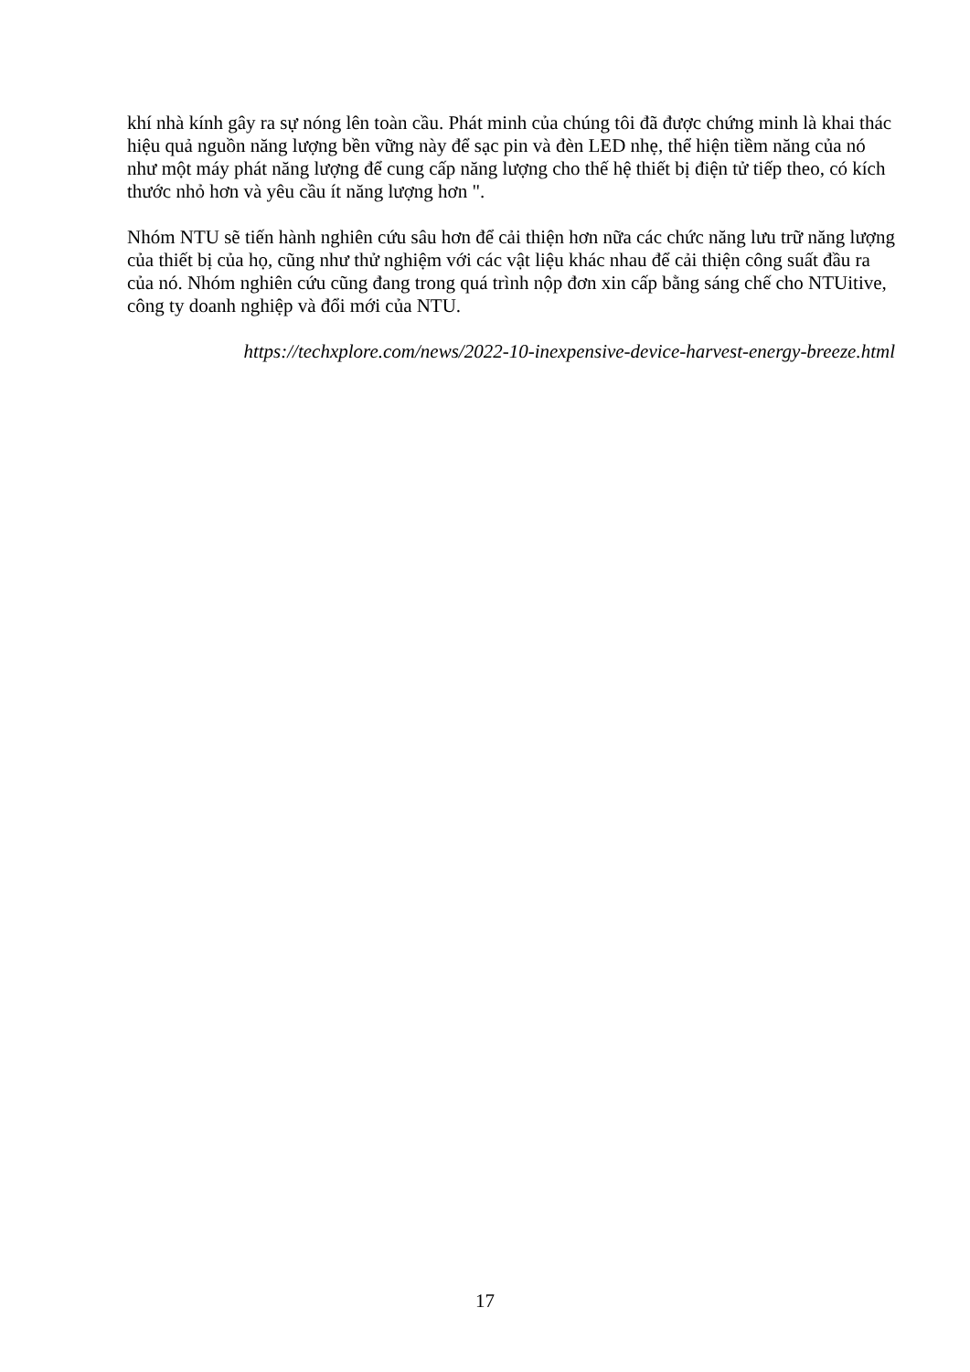khí nhà kính gây ra sự nóng lên toàn cầu. Phát minh của chúng tôi đã được chứng minh là khai thác hiệu quả nguồn năng lượng bền vững này để sạc pin và đèn LED nhẹ, thể hiện tiềm năng của nó như một máy phát năng lượng để cung cấp năng lượng cho thế hệ thiết bị điện tử tiếp theo, có kích thước nhỏ hơn và yêu cầu ít năng lượng hơn ".
Nhóm NTU sẽ tiến hành nghiên cứu sâu hơn để cải thiện hơn nữa các chức năng lưu trữ năng lượng của thiết bị của họ, cũng như thử nghiệm với các vật liệu khác nhau để cải thiện công suất đầu ra của nó. Nhóm nghiên cứu cũng đang trong quá trình nộp đơn xin cấp bằng sáng chế cho NTUitive, công ty doanh nghiệp và đổi mới của NTU.
https://techxplore.com/news/2022-10-inexpensive-device-harvest-energy-breeze.html
17